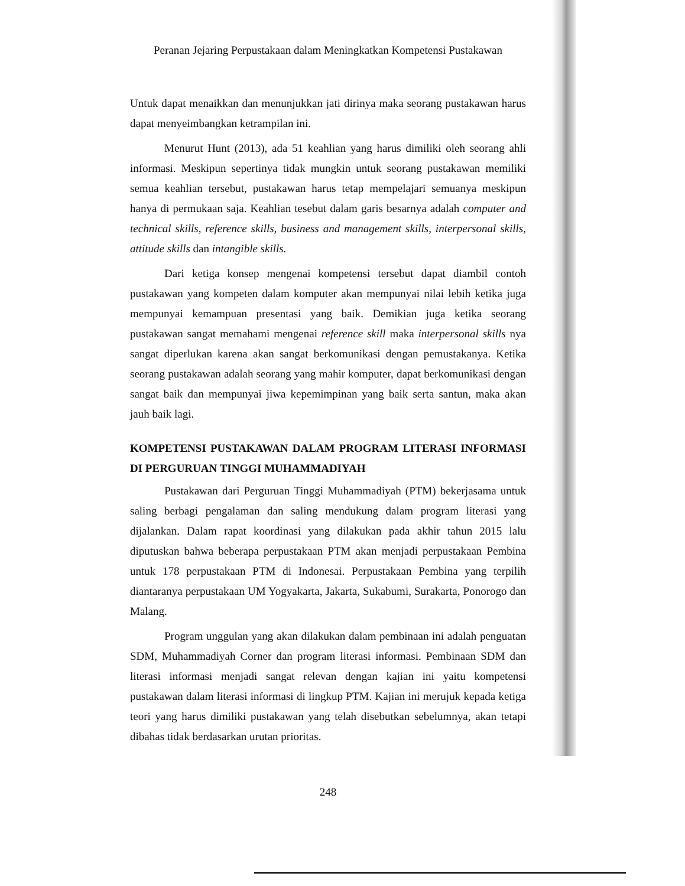Peranan Jejaring Perpustakaan dalam Meningkatkan Kompetensi Pustakawan
Untuk dapat menaikkan dan menunjukkan jati dirinya maka seorang pustakawan harus dapat menyeimbangkan ketrampilan ini.
Menurut Hunt (2013), ada 51 keahlian yang harus dimiliki oleh seorang ahli informasi. Meskipun sepertinya tidak mungkin untuk seorang pustakawan memiliki semua keahlian tersebut, pustakawan harus tetap mempelajari semuanya meskipun hanya di permukaan saja. Keahlian tesebut dalam garis besarnya adalah computer and technical skills, reference skills, business and management skills, interpersonal skills, attitude skills dan intangible skills.
Dari ketiga konsep mengenai kompetensi tersebut dapat diambil contoh pustakawan yang kompeten dalam komputer akan mempunyai nilai lebih ketika juga mempunyai kemampuan presentasi yang baik. Demikian juga ketika seorang pustakawan sangat memahami mengenai reference skill maka interpersonal skills nya sangat diperlukan karena akan sangat berkomunikasi dengan pemustakanya. Ketika seorang pustakawan adalah seorang yang mahir komputer, dapat berkomunikasi dengan sangat baik dan mempunyai jiwa kepemimpinan yang baik serta santun, maka akan jauh baik lagi.
KOMPETENSI PUSTAKAWAN DALAM PROGRAM LITERASI INFORMASI DI PERGURUAN TINGGI MUHAMMADIYAH
Pustakawan dari Perguruan Tinggi Muhammadiyah (PTM) bekerjasama untuk saling berbagi pengalaman dan saling mendukung dalam program literasi yang dijalankan. Dalam rapat koordinasi yang dilakukan pada akhir tahun 2015 lalu diputuskan bahwa beberapa perpustakaan PTM akan menjadi perpustakaan Pembina untuk 178 perpustakaan PTM di Indonesai. Perpustakaan Pembina yang terpilih diantaranya perpustakaan UM Yogyakarta, Jakarta, Sukabumi, Surakarta, Ponorogo dan Malang.
Program unggulan yang akan dilakukan dalam pembinaan ini adalah penguatan SDM, Muhammadiyah Corner dan program literasi informasi. Pembinaan SDM dan literasi informasi menjadi sangat relevan dengan kajian ini yaitu kompetensi pustakawan dalam literasi informasi di lingkup PTM. Kajian ini merujuk kepada ketiga teori yang harus dimiliki pustakawan yang telah disebutkan sebelumnya, akan tetapi dibahas tidak berdasarkan urutan prioritas.
248